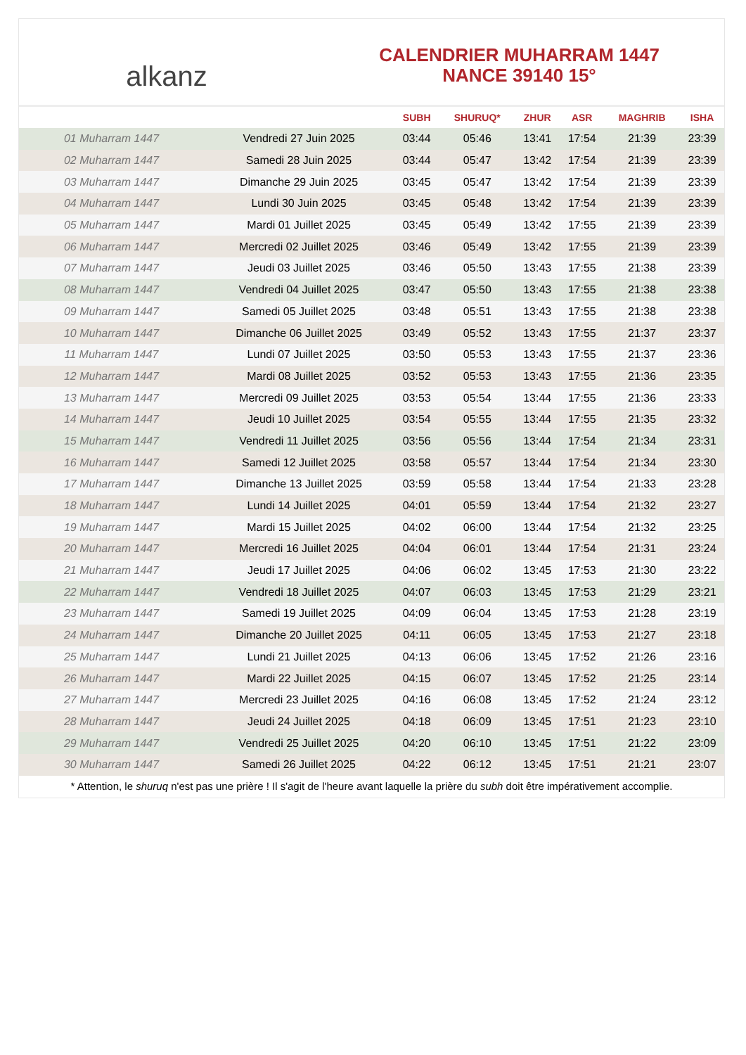alkanz
CALENDRIER MUHARRAM 1447
NANCE 39140 15°
| | | SUBH | SHURUQ* | ZHUR | ASR | MAGHRIB | ISHA |
| --- | --- | --- | --- | --- | --- | --- | --- |
| 01 Muharram 1447 | Vendredi 27 Juin 2025 | 03:44 | 05:46 | 13:41 | 17:54 | 21:39 | 23:39 |
| 02 Muharram 1447 | Samedi 28 Juin 2025 | 03:44 | 05:47 | 13:42 | 17:54 | 21:39 | 23:39 |
| 03 Muharram 1447 | Dimanche 29 Juin 2025 | 03:45 | 05:47 | 13:42 | 17:54 | 21:39 | 23:39 |
| 04 Muharram 1447 | Lundi 30 Juin 2025 | 03:45 | 05:48 | 13:42 | 17:54 | 21:39 | 23:39 |
| 05 Muharram 1447 | Mardi 01 Juillet 2025 | 03:45 | 05:49 | 13:42 | 17:55 | 21:39 | 23:39 |
| 06 Muharram 1447 | Mercredi 02 Juillet 2025 | 03:46 | 05:49 | 13:42 | 17:55 | 21:39 | 23:39 |
| 07 Muharram 1447 | Jeudi 03 Juillet 2025 | 03:46 | 05:50 | 13:43 | 17:55 | 21:38 | 23:39 |
| 08 Muharram 1447 | Vendredi 04 Juillet 2025 | 03:47 | 05:50 | 13:43 | 17:55 | 21:38 | 23:38 |
| 09 Muharram 1447 | Samedi 05 Juillet 2025 | 03:48 | 05:51 | 13:43 | 17:55 | 21:38 | 23:38 |
| 10 Muharram 1447 | Dimanche 06 Juillet 2025 | 03:49 | 05:52 | 13:43 | 17:55 | 21:37 | 23:37 |
| 11 Muharram 1447 | Lundi 07 Juillet 2025 | 03:50 | 05:53 | 13:43 | 17:55 | 21:37 | 23:36 |
| 12 Muharram 1447 | Mardi 08 Juillet 2025 | 03:52 | 05:53 | 13:43 | 17:55 | 21:36 | 23:35 |
| 13 Muharram 1447 | Mercredi 09 Juillet 2025 | 03:53 | 05:54 | 13:44 | 17:55 | 21:36 | 23:33 |
| 14 Muharram 1447 | Jeudi 10 Juillet 2025 | 03:54 | 05:55 | 13:44 | 17:55 | 21:35 | 23:32 |
| 15 Muharram 1447 | Vendredi 11 Juillet 2025 | 03:56 | 05:56 | 13:44 | 17:54 | 21:34 | 23:31 |
| 16 Muharram 1447 | Samedi 12 Juillet 2025 | 03:58 | 05:57 | 13:44 | 17:54 | 21:34 | 23:30 |
| 17 Muharram 1447 | Dimanche 13 Juillet 2025 | 03:59 | 05:58 | 13:44 | 17:54 | 21:33 | 23:28 |
| 18 Muharram 1447 | Lundi 14 Juillet 2025 | 04:01 | 05:59 | 13:44 | 17:54 | 21:32 | 23:27 |
| 19 Muharram 1447 | Mardi 15 Juillet 2025 | 04:02 | 06:00 | 13:44 | 17:54 | 21:32 | 23:25 |
| 20 Muharram 1447 | Mercredi 16 Juillet 2025 | 04:04 | 06:01 | 13:44 | 17:54 | 21:31 | 23:24 |
| 21 Muharram 1447 | Jeudi 17 Juillet 2025 | 04:06 | 06:02 | 13:45 | 17:53 | 21:30 | 23:22 |
| 22 Muharram 1447 | Vendredi 18 Juillet 2025 | 04:07 | 06:03 | 13:45 | 17:53 | 21:29 | 23:21 |
| 23 Muharram 1447 | Samedi 19 Juillet 2025 | 04:09 | 06:04 | 13:45 | 17:53 | 21:28 | 23:19 |
| 24 Muharram 1447 | Dimanche 20 Juillet 2025 | 04:11 | 06:05 | 13:45 | 17:53 | 21:27 | 23:18 |
| 25 Muharram 1447 | Lundi 21 Juillet 2025 | 04:13 | 06:06 | 13:45 | 17:52 | 21:26 | 23:16 |
| 26 Muharram 1447 | Mardi 22 Juillet 2025 | 04:15 | 06:07 | 13:45 | 17:52 | 21:25 | 23:14 |
| 27 Muharram 1447 | Mercredi 23 Juillet 2025 | 04:16 | 06:08 | 13:45 | 17:52 | 21:24 | 23:12 |
| 28 Muharram 1447 | Jeudi 24 Juillet 2025 | 04:18 | 06:09 | 13:45 | 17:51 | 21:23 | 23:10 |
| 29 Muharram 1447 | Vendredi 25 Juillet 2025 | 04:20 | 06:10 | 13:45 | 17:51 | 21:22 | 23:09 |
| 30 Muharram 1447 | Samedi 26 Juillet 2025 | 04:22 | 06:12 | 13:45 | 17:51 | 21:21 | 23:07 |
* Attention, le shuruq n'est pas une prière ! Il s'agit de l'heure avant laquelle la prière du subh doit être impérativement accomplie.